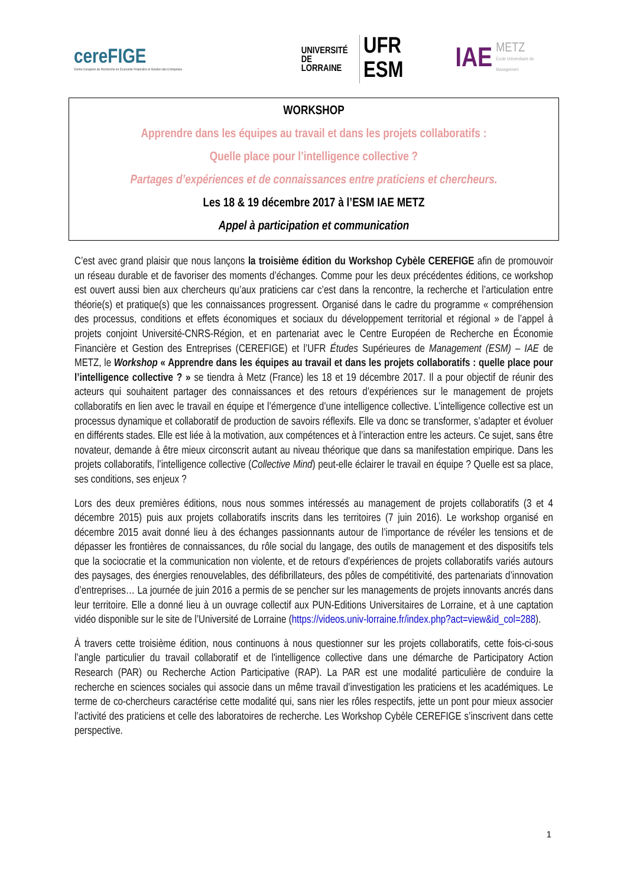cereFIGE
Centre Européen de Recherche en Économie Financière et Gestion des Entreprises
UNIVERSITÉ
DE LORRAINE
UFR ESM
IAE
METZ
Ecole Universitaire de Management
WORKSHOP
Apprendre dans les équipes au travail et dans les projets collaboratifs :
Quelle place pour l’intelligence collective ?
Partages d’expériences et de connaissances entre praticiens et chercheurs.
Les 18 & 19 décembre 2017 à l’ESM IAE METZ
Appel à participation et communication
C’est avec grand plaisir que nous lançons la troisième édition du Workshop Cybèle CEREFIGE afin de promouvoir un réseau durable et de favoriser des moments d’échanges. Comme pour les deux précédentes éditions, ce workshop est ouvert aussi bien aux chercheurs qu’aux praticiens car c’est dans la rencontre, la recherche et l’articulation entre théorie(s) et pratique(s) que les connaissances progressent. Organisé dans le cadre du programme « compréhension des processus, conditions et effets économiques et sociaux du développement territorial et régional » de l’appel à projets conjoint Université-CNRS-Région, et en partenariat avec le Centre Européen de Recherche en Économie Financière et Gestion des Entreprises (CEREFIGE) et l’UFR Études Supérieures de Management (ESM) – IAE de METZ, le Workshop « Apprendre dans les équipes au travail et dans les projets collaboratifs : quelle place pour l’intelligence collective ? » se tiendra à Metz (France) les 18 et 19 décembre 2017. Il a pour objectif de réunir des acteurs qui souhaitent partager des connaissances et des retours d’expériences sur le management de projets collaboratifs en lien avec le travail en équipe et l’émergence d’une intelligence collective. L’intelligence collective est un processus dynamique et collaboratif de production de savoirs réflexifs. Elle va donc se transformer, s’adapter et évoluer en différents stades. Elle est liée à la motivation, aux compétences et à l’interaction entre les acteurs. Ce sujet, sans être novateur, demande à être mieux circonscrit autant au niveau théorique que dans sa manifestation empirique. Dans les projets collaboratifs, l’intelligence collective (Collective Mind) peut-elle éclairer le travail en équipe ? Quelle est sa place, ses conditions, ses enjeux ?
Lors des deux premières éditions, nous nous sommes intéressés au management de projets collaboratifs (3 et 4 décembre 2015) puis aux projets collaboratifs inscrits dans les territoires (7 juin 2016). Le workshop organisé en décembre 2015 avait donné lieu à des échanges passionnants autour de l’importance de révéler les tensions et de dépasser les frontières de connaissances, du rôle social du langage, des outils de management et des dispositifs tels que la sociocratie et la communication non violente, et de retours d’expériences de projets collaboratifs variés autours des paysages, des énergies renouvelables, des défibrillateurs, des pôles de compétitivité, des partenariats d’innovation d’entreprises… La journée de juin 2016 a permis de se pencher sur les managements de projets innovants ancrés dans leur territoire. Elle a donné lieu à un ouvrage collectif aux PUN-Editions Universitaires de Lorraine, et à une captation vidéo disponible sur le site de l’Université de Lorraine (https://videos.univ-lorraine.fr/index.php?act=view&id_col=288).
À travers cette troisième édition, nous continuons à nous questionner sur les projets collaboratifs, cette fois-ci-sous l’angle particulier du travail collaboratif et de l'intelligence collective dans une démarche de Participatory Action Research (PAR) ou Recherche Action Participative (RAP). La PAR est une modalité particulière de conduire la recherche en sciences sociales qui associe dans un même travail d’investigation les praticiens et les académiques. Le terme de co-chercheurs caractérise cette modalité qui, sans nier les rôles respectifs, jette un pont pour mieux associer l’activité des praticiens et celle des laboratoires de recherche. Les Workshop Cybèle CEREFIGE s’inscrivent dans cette perspective.
1